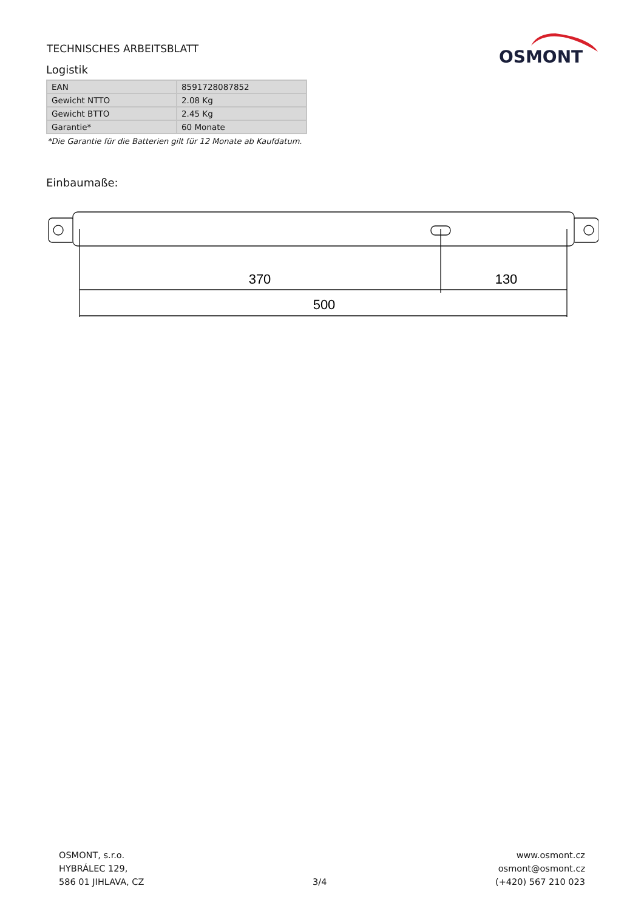TECHNISCHES ARBEITSBLATT
OSMONT
Logistik
| EAN | 8591728087852 |
| Gewicht NTTO | 2.08 Kg |
| Gewicht BTTO | 2.45 Kg |
| Garantie* | 60 Monate |
*Die Garantie für die Batterien gilt für 12 Monate ab Kaufdatum.
Einbaumaße:
370
130
500
OSMONT, s.r.o.
HYBRÁLEC 129,
586 01 JIHLAVA, CZ
3/4 www.osmont.cz
osmont@osmont.cz
(+420) 567 210 023